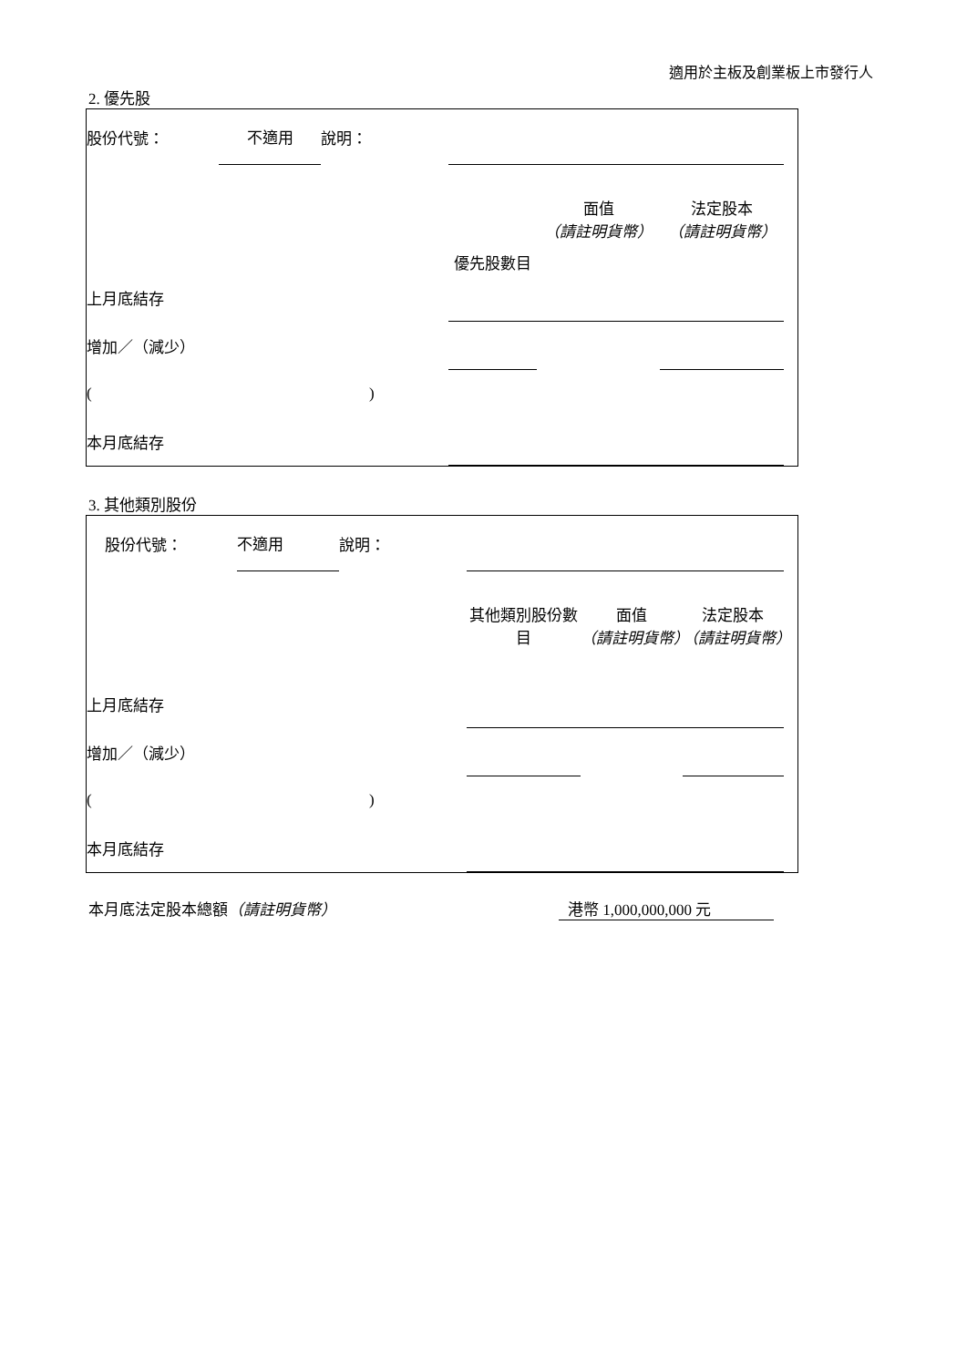適用於主板及創業板上市發行人
2. 優先股
| 股份代號： | 不適用 | 說明： | | | | |
| | | | 優先股數目 | 面值 （請註明貨幣） | 法定股本 （請註明貨幣） | |
| 上月底結存 | | | | | | |
| 增加／（減少） | | | | | | |
| ( ) | | | | | | |
| 本月底結存 | | | | | | |
3. 其他類別股份
| 股份代號： | 不適用 | 說明： | | | | |
| | | | 其他類別股份數目 | 面值 （請註明貨幣） | 法定股本 （請註明貨幣） | |
| 上月底結存 | | | | | | |
| 增加／（減少） | | | | | | |
| ( ) | | | | | | |
| 本月底結存 | | | | | | |
本月底法定股本總額（請註明貨幣） 港幣 1,000,000,000 元